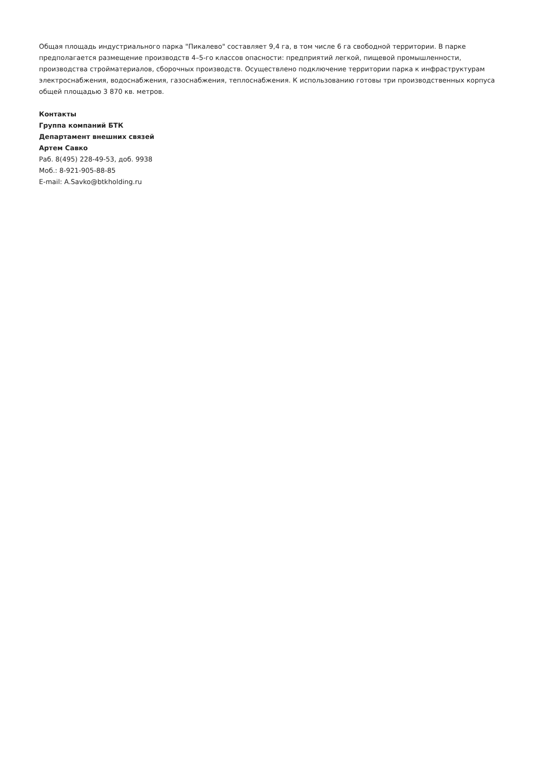Общая площадь индустриального парка "Пикалево" составляет 9,4 га, в том числе 6 га свободной территории. В парке предполагается размещение производств 4–5-го классов опасности: предприятий легкой, пищевой промышленности, производства стройматериалов, сборочных производств. Осуществлено подключение территории парка к инфраструктурам электроснабжения, водоснабжения, газоснабжения, теплоснабжения. К использованию готовы три производственных корпуса общей площадью 3 870 кв. метров.
Контакты
Группа компаний БТК
Департамент внешних связей
Артем Савко
Раб. 8(495) 228-49-53, доб. 9938
Моб.: 8-921-905-88-85
E-mail: A.Savko@btkholding.ru